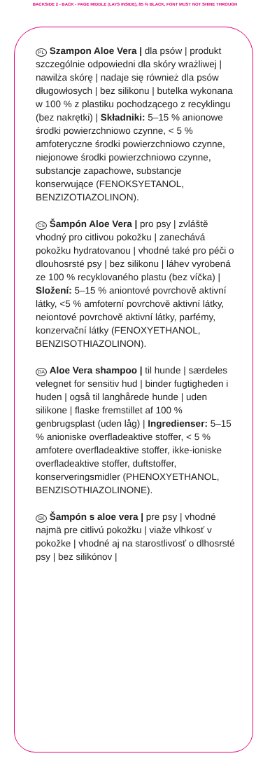BACKSIDE 2 - BACK - PAGE MIDDLE (LAYS INSIDE), 85 % BLACK, FONT MUST NOT SHINE THROUGH
PL Szampon Aloe Vera | dla psów | produkt szczególnie odpowiedni dla skóry wrażliwej | nawilża skórę | nadaje się również dla psów długowłosych | bez silikonu | butelka wykonana w 100 % z plastiku pochodzącego z recyklingu (bez nakrętki) | Składniki: 5–15 % anionowe środki powierzchniowo czynne, < 5 % amfoteryczne środki powierzchniowo czynne, niejonowe środki powierzchniowo czynne, substancje zapachowe, substancje konserwujące (FENOKSYETANOL, BENZIZOTIAZOLINON).
CS Šampón Aloe Vera | pro psy | zvláště vhodný pro citlivou pokožku | zanechává pokožku hydratovanou | vhodné také pro péči o dlouhosrsté psy | bez silikonu | láhev vyrobená ze 100 % recyklovaného plastu (bez víčka) | Složení: 5–15 % aniontové povrchově aktivní látky, <5 % amfoterní povrchově aktivní látky, neiontové povrchově aktivní látky, parfémy, konzervační látky (FENOXYETHANOL, BENZISOTHIAZOLINON).
DA Aloe Vera shampoo | til hunde | særdeles velegnet for sensitiv hud | binder fugtigheden i huden | også til langhårede hunde | uden silikone | flaske fremstillet af 100 % genbrugsplast (uden låg) | Ingredienser: 5–15 % anioniske overfladeaktive stoffer, < 5 % amfotere overfladeaktive stoffer, ikke-ioniske overfladeaktive stoffer, duftstoffer, konserveringsmidler (PHENOXYETHANOL, BENZISOTHIAZOLINONE).
SK Šampón s aloe vera | pre psy | vhodné najmä pre citlivú pokožku | viaže vlhkosť v pokožke | vhodné aj na starostlivosť o dlhosrsté psy | bez silikónov |